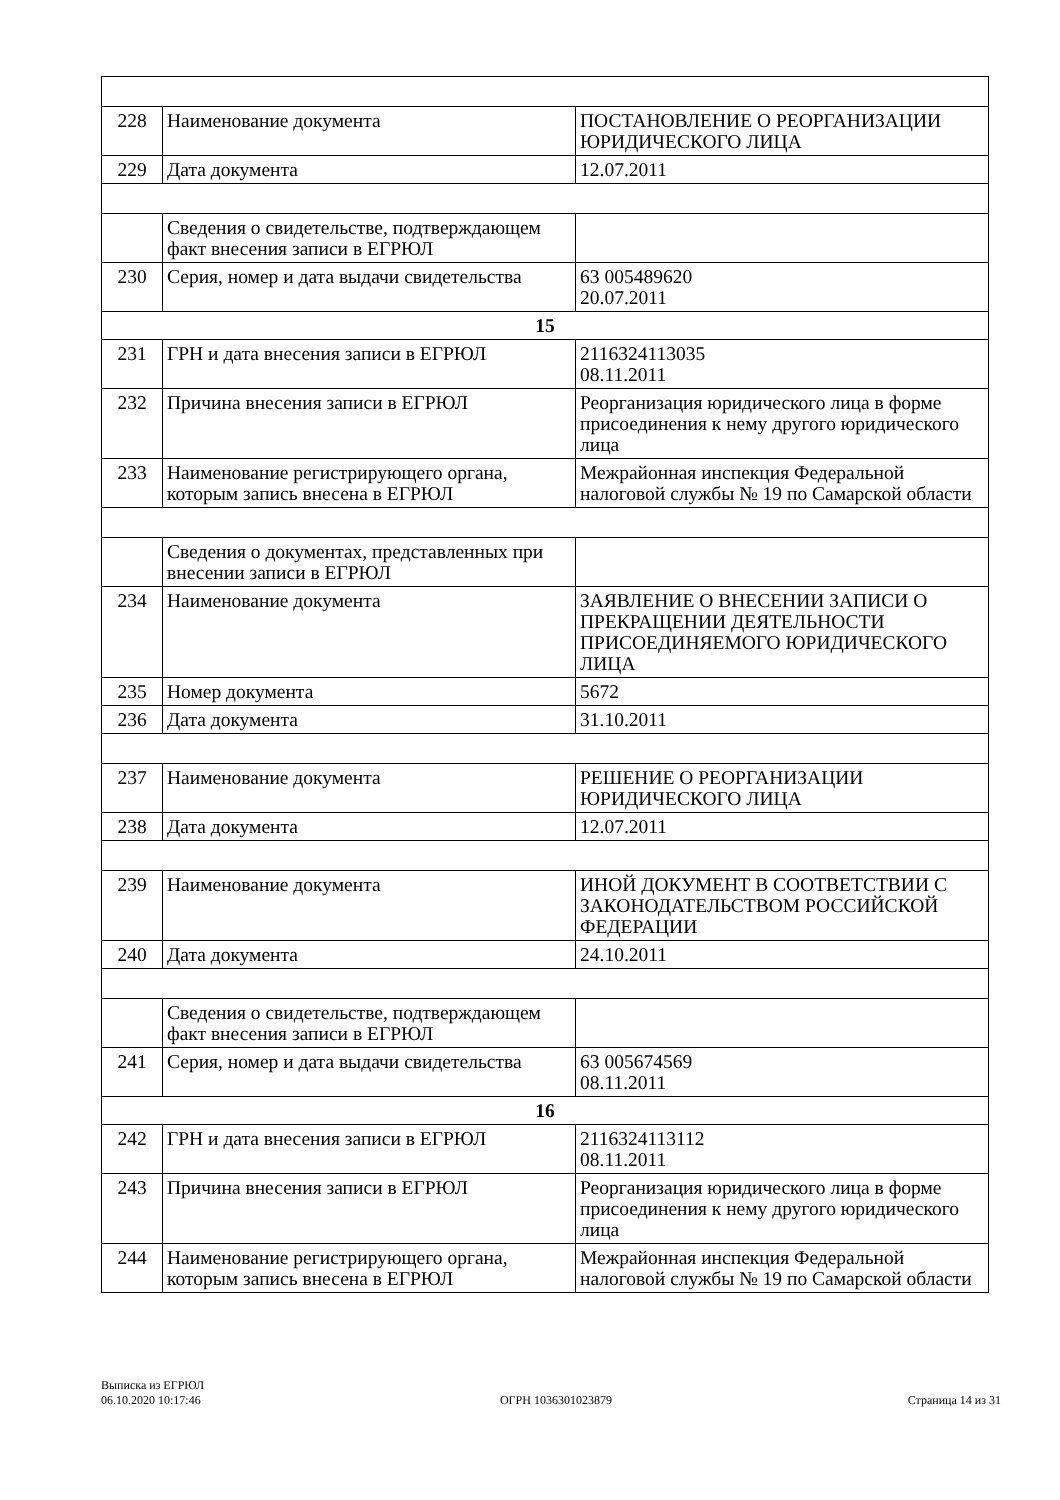| 228 | Наименование документа | ПОСТАНОВЛЕНИЕ О РЕОРГАНИЗАЦИИ ЮРИДИЧЕСКОГО ЛИЦА |
| 229 | Дата документа | 12.07.2011 |
| | Сведения о свидетельстве, подтверждающем факт внесения записи в ЕГРЮЛ | |
| 230 | Серия, номер и дата выдачи свидетельства | 63 005489620 20.07.2011 |
| 15 | | |
| 231 | ГРН и дата внесения записи в ЕГРЮЛ | 2116324113035 08.11.2011 |
| 232 | Причина внесения записи в ЕГРЮЛ | Реорганизация юридического лица в форме присоединения к нему другого юридического лица |
| 233 | Наименование регистрирующего органа, которым запись внесена в ЕГРЮЛ | Межрайонная инспекция Федеральной налоговой службы № 19 по Самарской области |
| | Сведения о документах, представленных при внесении записи в ЕГРЮЛ | |
| 234 | Наименование документа | ЗАЯВЛЕНИЕ О ВНЕСЕНИИ ЗАПИСИ О ПРЕКРАЩЕНИИ ДЕЯТЕЛЬНОСТИ ПРИСОЕДИНЯЕМОГО ЮРИДИЧЕСКОГО ЛИЦА |
| 235 | Номер документа | 5672 |
| 236 | Дата документа | 31.10.2011 |
| 237 | Наименование документа | РЕШЕНИЕ О РЕОРГАНИЗАЦИИ ЮРИДИЧЕСКОГО ЛИЦА |
| 238 | Дата документа | 12.07.2011 |
| 239 | Наименование документа | ИНОЙ ДОКУМЕНТ В СООТВЕТСТВИИ С ЗАКОНОДАТЕЛЬСТВОМ РОССИЙСКОЙ ФЕДЕРАЦИИ |
| 240 | Дата документа | 24.10.2011 |
| | Сведения о свидетельстве, подтверждающем факт внесения записи в ЕГРЮЛ | |
| 241 | Серия, номер и дата выдачи свидетельства | 63 005674569 08.11.2011 |
| 16 | | |
| 242 | ГРН и дата внесения записи в ЕГРЮЛ | 2116324113112 08.11.2011 |
| 243 | Причина внесения записи в ЕГРЮЛ | Реорганизация юридического лица в форме присоединения к нему другого юридического лица |
| 244 | Наименование регистрирующего органа, которым запись внесена в ЕГРЮЛ | Межрайонная инспекция Федеральной налоговой службы № 19 по Самарской области |
Выписка из ЕГРЮЛ
06.10.2020 10:17:46
ОГРН 1036301023879
Страница 14 из 31